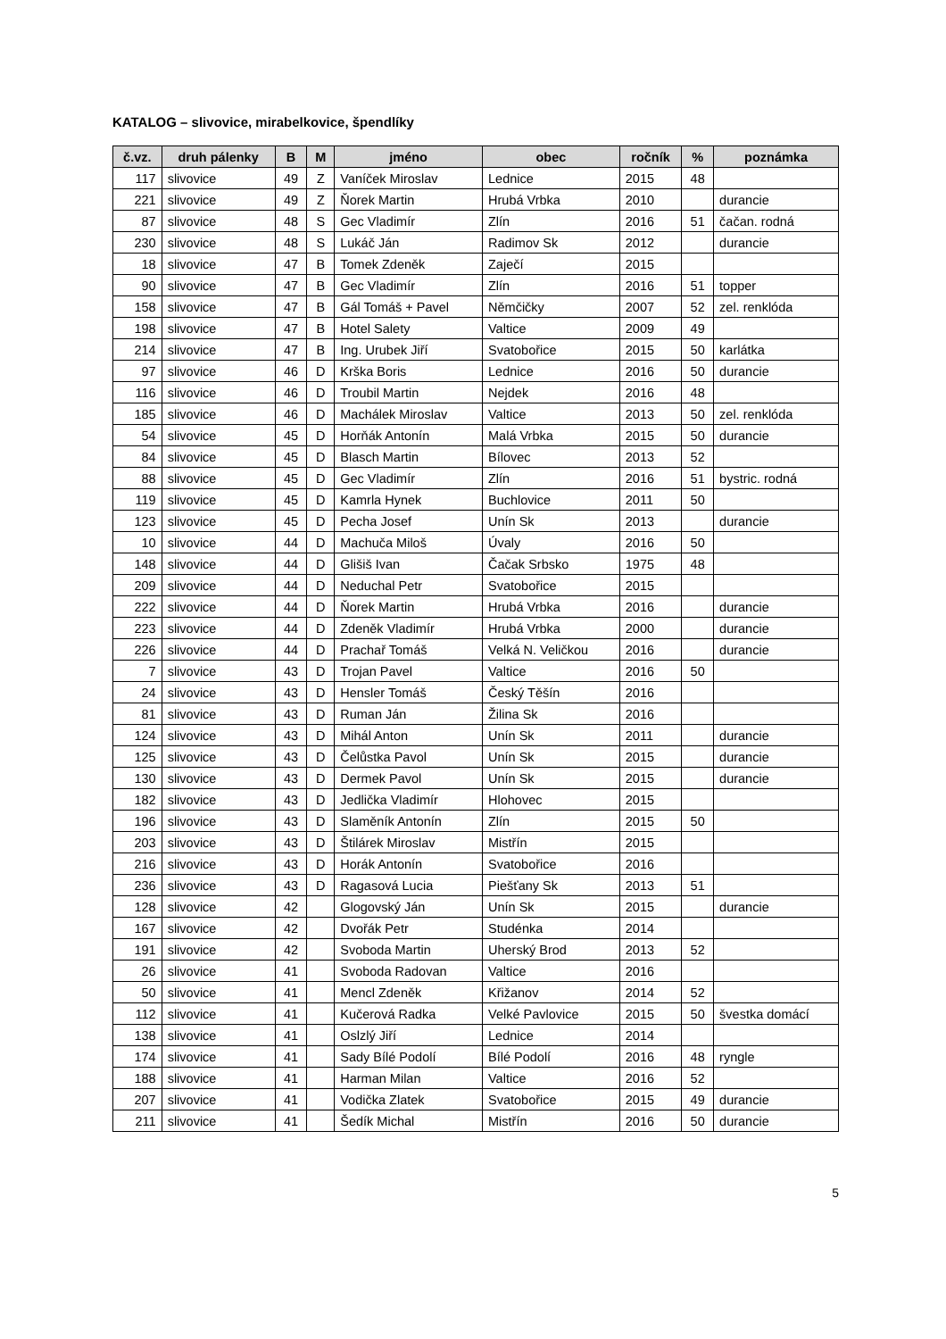KATALOG – slivovice, mirabelkovice, špendlíky
| č.vz. | druh pálenky | B | M | jméno | obec | ročník | % | poznámka |
| --- | --- | --- | --- | --- | --- | --- | --- | --- |
| 117 | slivovice | 49 | Z | Vaníček Miroslav | Lednice | 2015 | 48 | |
| 221 | slivovice | 49 | Z | Ňorek Martin | Hrubá Vrbka | 2010 | | durancie |
| 87 | slivovice | 48 | S | Gec Vladimír | Zlín | 2016 | 51 | čačan. rodná |
| 230 | slivovice | 48 | S | Lukáč Ján | Radimov Sk | 2012 | | durancie |
| 18 | slivovice | 47 | B | Tomek Zdeněk | Zaječí | 2015 | | |
| 90 | slivovice | 47 | B | Gec Vladimír | Zlín | 2016 | 51 | topper |
| 158 | slivovice | 47 | B | Gál Tomáš + Pavel | Němčičky | 2007 | 52 | zel. renklóda |
| 198 | slivovice | 47 | B | Hotel Salety | Valtice | 2009 | 49 | |
| 214 | slivovice | 47 | B | Ing. Urubek Jiří | Svatobořice | 2015 | 50 | karlátka |
| 97 | slivovice | 46 | D | Krška Boris | Lednice | 2016 | 50 | durancie |
| 116 | slivovice | 46 | D | Troubil Martin | Nejdek | 2016 | 48 | |
| 185 | slivovice | 46 | D | Machálek Miroslav | Valtice | 2013 | 50 | zel. renklóda |
| 54 | slivovice | 45 | D | Horňák Antonín | Malá Vrbka | 2015 | 50 | durancie |
| 84 | slivovice | 45 | D | Blasch Martin | Bílovec | 2013 | 52 | |
| 88 | slivovice | 45 | D | Gec Vladimír | Zlín | 2016 | 51 | bystric. rodná |
| 119 | slivovice | 45 | D | Kamrla Hynek | Buchlovice | 2011 | 50 | |
| 123 | slivovice | 45 | D | Pecha Josef | Unín Sk | 2013 | | durancie |
| 10 | slivovice | 44 | D | Machuča Miloš | Úvaly | 2016 | 50 | |
| 148 | slivovice | 44 | D | Glišiš Ivan | Čačak Srbsko | 1975 | 48 | |
| 209 | slivovice | 44 | D | Neduchal Petr | Svatobořice | 2015 | | |
| 222 | slivovice | 44 | D | Ňorek Martin | Hrubá Vrbka | 2016 | | durancie |
| 223 | slivovice | 44 | D | Zdeněk Vladimír | Hrubá Vrbka | 2000 | | durancie |
| 226 | slivovice | 44 | D | Prachař Tomáš | Velká N. Veličkou | 2016 | | durancie |
| 7 | slivovice | 43 | D | Trojan Pavel | Valtice | 2016 | 50 | |
| 24 | slivovice | 43 | D | Hensler Tomáš | Český Těšín | 2016 | | |
| 81 | slivovice | 43 | D | Ruman Ján | Žilina Sk | 2016 | | |
| 124 | slivovice | 43 | D | Mihál Anton | Unín Sk | 2011 | | durancie |
| 125 | slivovice | 43 | D | Čelůstka Pavol | Unín Sk | 2015 | | durancie |
| 130 | slivovice | 43 | D | Dermek Pavol | Unín Sk | 2015 | | durancie |
| 182 | slivovice | 43 | D | Jedlička Vladimír | Hlohovec | 2015 | | |
| 196 | slivovice | 43 | D | Slaměník Antonín | Zlín | 2015 | 50 | |
| 203 | slivovice | 43 | D | Štilárek Miroslav | Mistřín | 2015 | | |
| 216 | slivovice | 43 | D | Horák Antonín | Svatobořice | 2016 | | |
| 236 | slivovice | 43 | D | Ragasová Lucia | Piešťany Sk | 2013 | 51 | |
| 128 | slivovice | 42 | | Glogovský Ján | Unín Sk | 2015 | | durancie |
| 167 | slivovice | 42 | | Dvořák Petr | Studénka | 2014 | | |
| 191 | slivovice | 42 | | Svoboda Martin | Uherský Brod | 2013 | 52 | |
| 26 | slivovice | 41 | | Svoboda Radovan | Valtice | 2016 | | |
| 50 | slivovice | 41 | | Mencl Zdeněk | Křižanov | 2014 | 52 | |
| 112 | slivovice | 41 | | Kučerová Radka | Velké Pavlovice | 2015 | 50 | švestka domácí |
| 138 | slivovice | 41 | | Oslzlý Jiří | Lednice | 2014 | | |
| 174 | slivovice | 41 | | Sady Bílé Podolí | Bílé Podolí | 2016 | 48 | ryngle |
| 188 | slivovice | 41 | | Harman Milan | Valtice | 2016 | 52 | |
| 207 | slivovice | 41 | | Vodička Zlatek | Svatobořice | 2015 | 49 | durancie |
| 211 | slivovice | 41 | | Šedík Michal | Mistřín | 2016 | 50 | durancie |
5